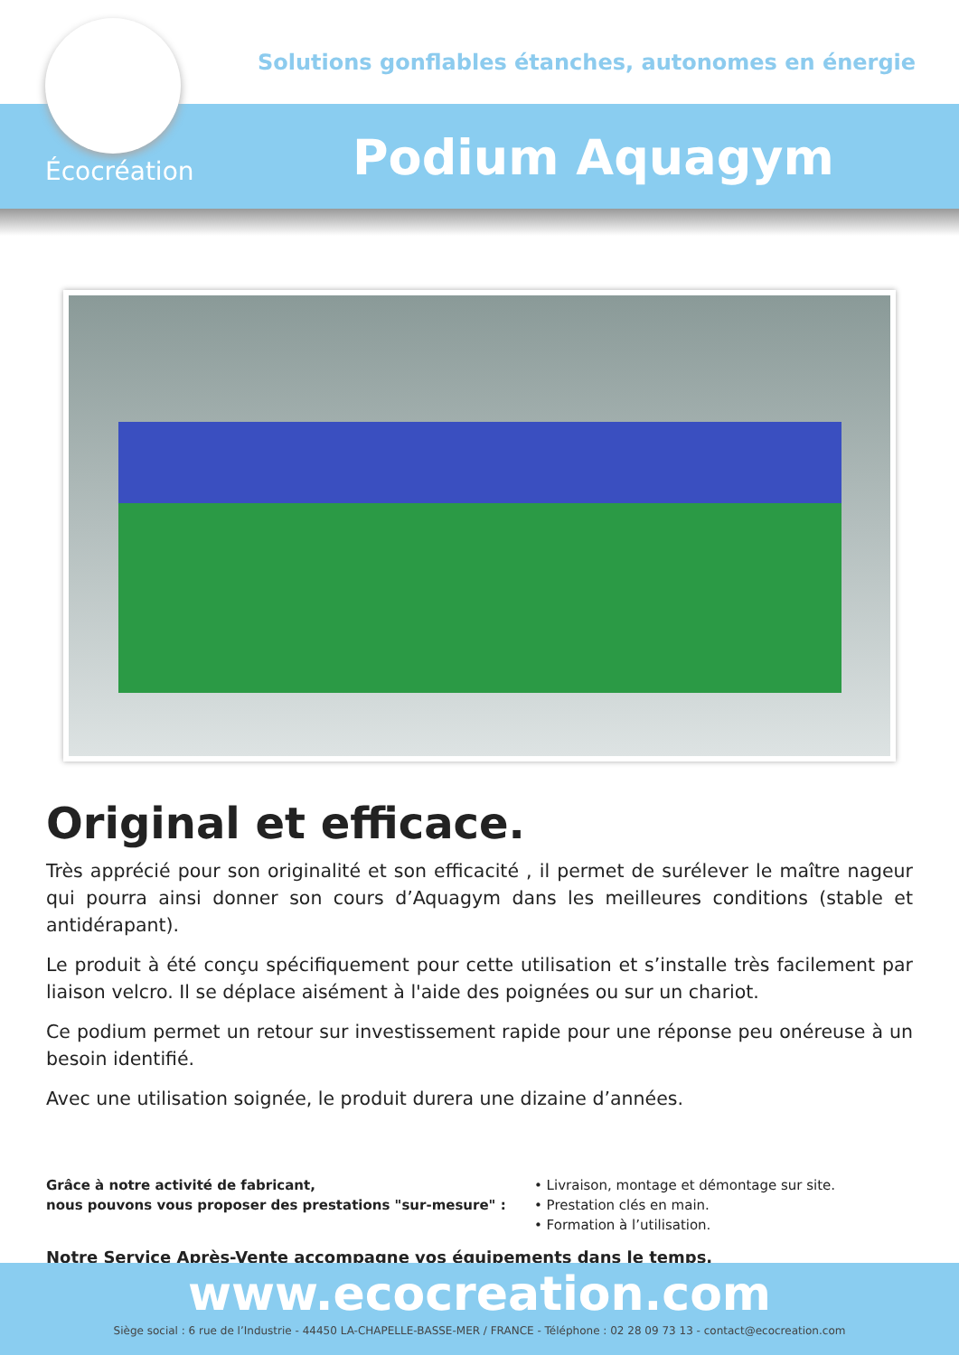Solutions gonflables étanches, autonomes en énergie
Écocréation Podium Aquagym
Original et efficace.
Très apprécié pour son originalité et son efficacité , il permet de surélever le maître nageur qui pourra ainsi donner son cours d’Aquagym dans les meilleures conditions (stable et antidérapant).
Le produit à été conçu spécifiquement pour cette utilisation et s’installe très facilement par liaison velcro. Il se déplace aisément à l'aide des poignées ou sur un chariot.
Ce podium permet un retour sur investissement rapide pour une réponse peu onéreuse à un besoin identifié.
Avec une utilisation soignée, le produit durera une dizaine d’années.
Grâce à notre activité de fabricant,
nous pouvons vous proposer des prestations "sur-mesure" :
• Livraison, montage et démontage sur site.
• Prestation clés en main.
• Formation à l’utilisation.
Notre Service Après-Vente accompagne vos équipements dans le temps.
www.ecocreation.com
Siège social : 6 rue de l’Industrie - 44450 LA-CHAPELLE-BASSE-MER / FRANCE - Téléphone : 02 28 09 73 13 - contact@ecocreation.com